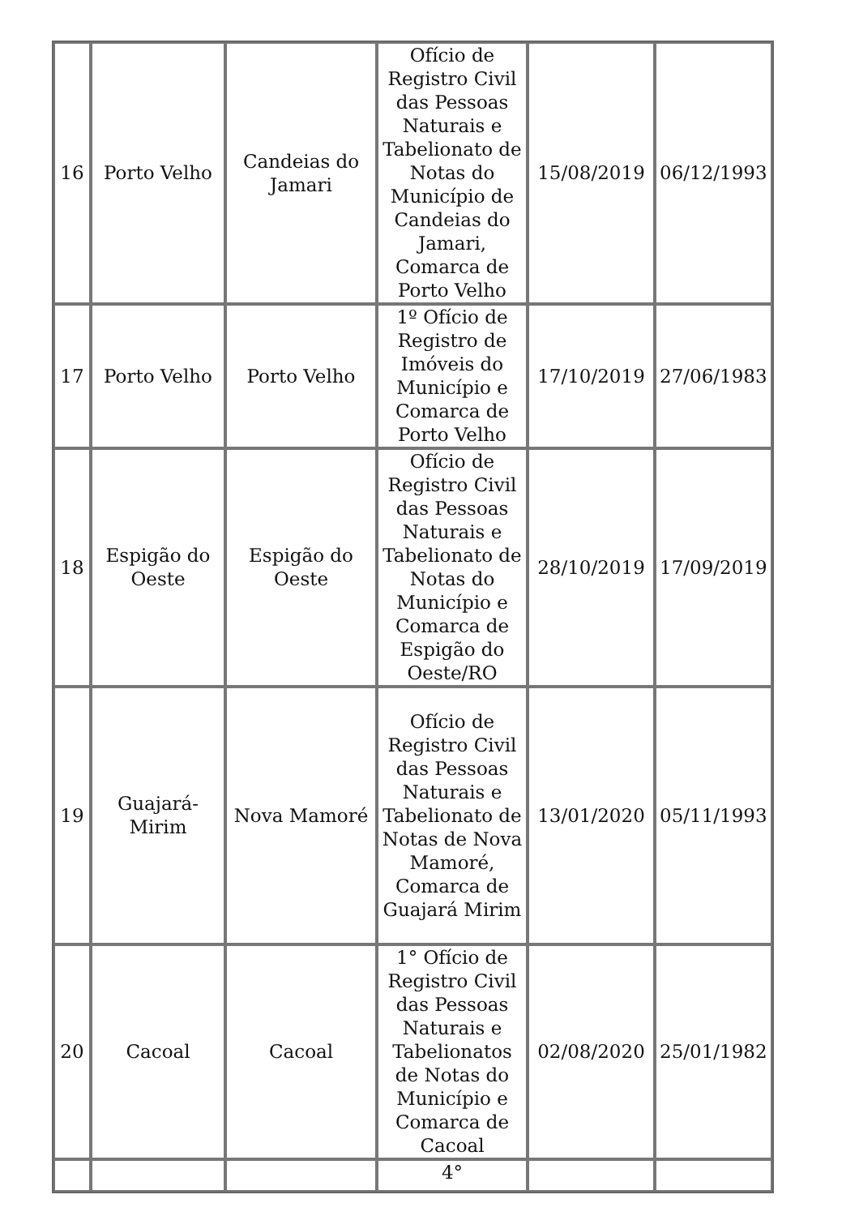| 16 | Porto Velho | Candeias do Jamari | Ofício de Registro Civil das Pessoas Naturais e Tabelionato de Notas do Município de Candeias do Jamari, Comarca de Porto Velho | 15/08/2019 | 06/12/1993 |
| 17 | Porto Velho | Porto Velho | 1º Ofício de Registro de Imóveis do Município e Comarca de Porto Velho | 17/10/2019 | 27/06/1983 |
| 18 | Espigão do Oeste | Espigão do Oeste | Ofício de Registro Civil das Pessoas Naturais e Tabelionato de Notas do Município e Comarca de Espigão do Oeste/RO | 28/10/2019 | 17/09/2019 |
| 19 | Guajará-Mirim | Nova Mamoré | Ofício de Registro Civil das Pessoas Naturais e Tabelionato de Notas de Nova Mamoré, Comarca de Guajará Mirim | 13/01/2020 | 05/11/1993 |
| 20 | Cacoal | Cacoal | 1° Ofício de Registro Civil das Pessoas Naturais e Tabelionatos de Notas do Município e Comarca de Cacoal | 02/08/2020 | 25/01/1982 |
| | | | 4° | | |